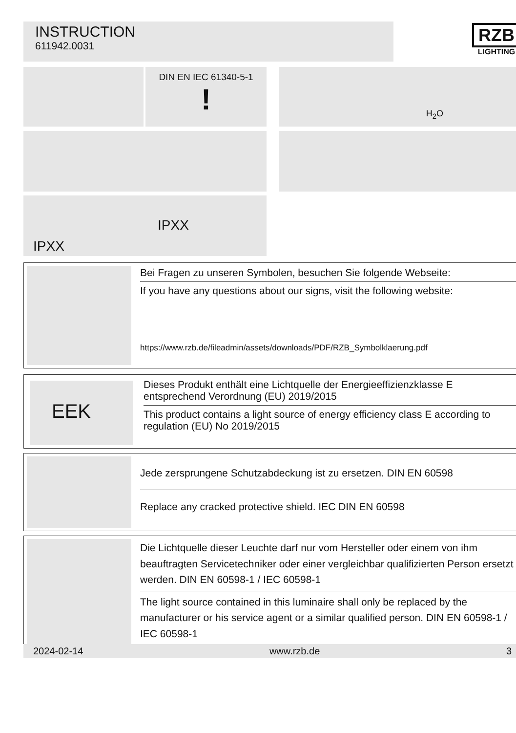INSTRUCTION
611942.0031
RZB
LIGHTING
DIN EN IEC 61340-5-1
!
H<sub>2</sub>O
IPXX
IPXX
Bei Fragen zu unseren Symbolen, besuchen Sie folgende Webseite:
If you have any questions about our signs, visit the following website:
https://www.rzb.de/fileadmin/assets/downloads/PDF/RZB_Symbolklaerung.pdf
EEK
Dieses Produkt enthält eine Lichtquelle der Energieeffizienzklasse E entsprechend Verordnung (EU) 2019/2015
This product contains a light source of energy efficiency class E according to regulation (EU) No 2019/2015
Jede zersprungene Schutzabdeckung ist zu ersetzen. DIN EN 60598
Replace any cracked protective shield. IEC DIN EN 60598
Die Lichtquelle dieser Leuchte darf nur vom Hersteller oder einem von ihm beauftragten Servicetechniker oder einer vergleichbar qualifizierten Person ersetzt werden. DIN EN 60598-1 / IEC 60598-1
The light source contained in this luminaire shall only be replaced by the manufacturer or his service agent or a similar qualified person. DIN EN 60598-1 / IEC 60598-1
2024-02-14 www.rzb.de 3